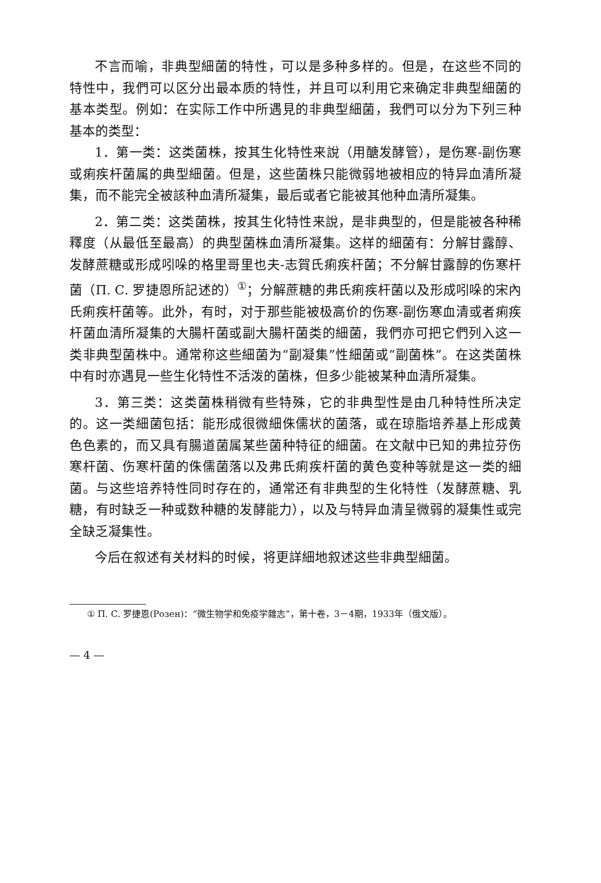不言而喻，非典型細菌的特性，可以是多种多样的。但是，在这些不同的特性中，我們可以区分出最本质的特性，并且可以利用它来确定非典型細菌的基本类型。例如：在实际工作中所遇見的非典型細菌，我們可以分为下列三种基本的类型：
1．第一类：这类菌株，按其生化特性来說（用醣发酵管），是伤寒-副伤寒或痢疾杆菌属的典型細菌。但是，这些菌株只能微弱地被相应的特异血清所凝集，而不能完全被該种血清所凝集，最后或者它能被其他种血清所凝集。
2．第二类：这类菌株，按其生化特性来說，是非典型的，但是能被各种稀釋度（从最低至最高）的典型菌株血清所凝集。这样的細菌有：分解甘露醇、发酵蔗糖或形成吲哚的格里哥里也夫-志賀氏痢疾杆菌；不分解甘露醇的伤寒杆菌（П. С. 罗捷恩所記述的）<sup>①</sup>；分解蔗糖的弗氏痢疾杆菌以及形成吲哚的宋內氏痢疾杆菌等。此外，有时，对于那些能被极高价的伤寒-副伤寒血清或者痢疾杆菌血清所凝集的大腸杆菌或副大腸杆菌类的細菌，我們亦可把它們列入这一类非典型菌株中。通常称这些細菌为“副凝集”性細菌或“副菌株”。在这类菌株中有时亦遇見一些生化特性不活泼的菌株，但多少能被某种血清所凝集。
3．第三类：这类菌株稍微有些特殊，它的非典型性是由几种特性所决定的。这一类細菌包括：能形成很微細侏儒状的菌落，或在琼脂培养基上形成黄色色素的，而又具有腸道菌属某些菌种特征的細菌。在文献中已知的弗拉芬伤寒杆菌、伤寒杆菌的侏儒菌落以及弗氏痢疾杆菌的黄色变种等就是这一类的細菌。与这些培养特性同时存在的，通常还有非典型的生化特性（发酵蔗糖、乳糖，有时缺乏一种或数种糖的发酵能力），以及与特异血清呈微弱的凝集性或完全缺乏凝集性。
今后在叙述有关材料的时候，将更詳細地叙述这些非典型細菌。
① П. С. 罗捷恩(Розен)：“微生物学和免疫学雜志”，第十卷，3－4期，1933年（俄文版）。
— 4 —